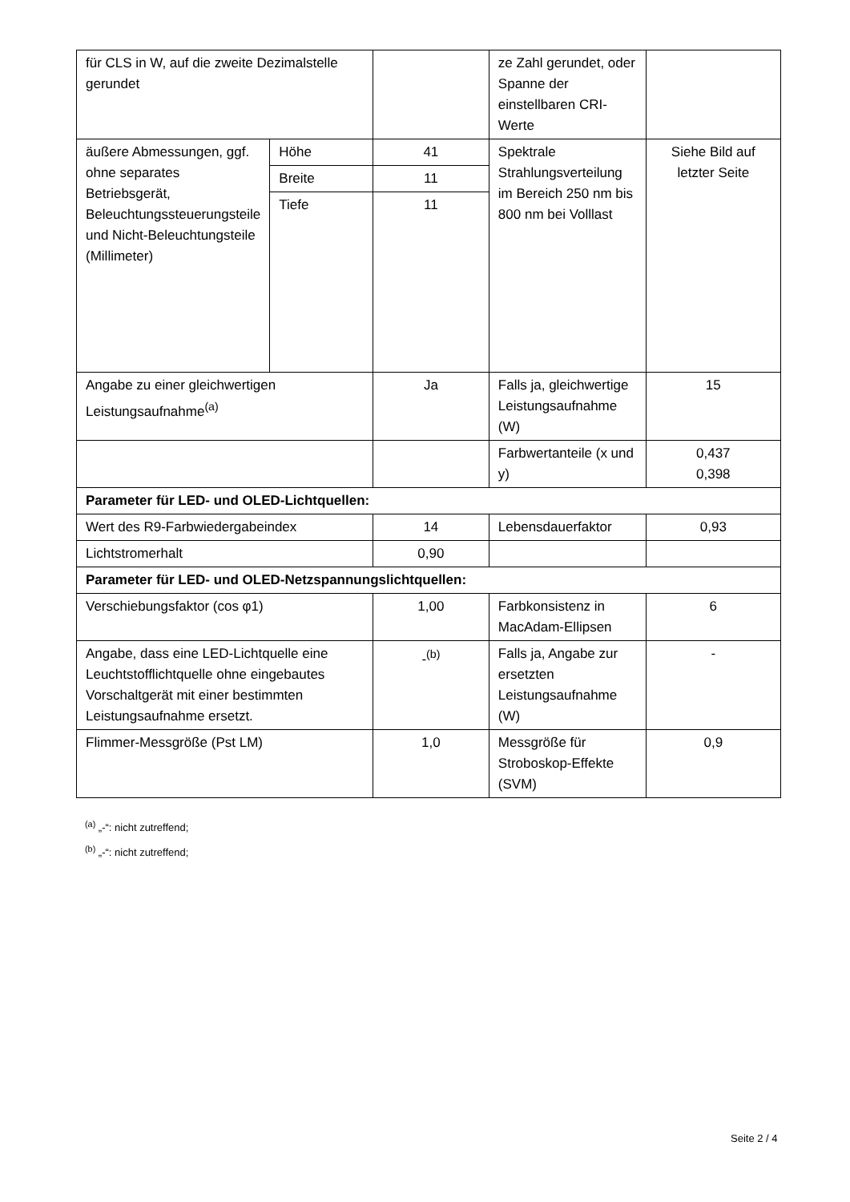| für CLS in W, auf die zweite Dezimalstelle gerundet | | | ze Zahl gerundet, oder Spanne der einstellbaren CRI-Werte | |
| äußere Abmessungen, ggf. ohne separates Betriebsgerät, Beleuchtungssteuerungsteile und Nicht-Beleuchtungsteile (Millimeter) | Höhe | 41 | Spektrale Strahlungsverteilung im Bereich 250 nm bis 800 nm bei Volllast | Siehe Bild auf letzter Seite |
| | Breite | 11 | | |
| | Tiefe | 11 | | |
| Angabe zu einer gleichwertigen Leistungsaufnahme<sup>(a)</sup> | | Ja | Falls ja, gleichwertige Leistungsaufnahme (W) | 15 |
| | | | Farbwertanteile (x und y) | 0,437 0,398 |
| Parameter für LED- und OLED-Lichtquellen: | | | | |
| Wert des R9-Farbwiedergabeindex | | 14 | Lebensdauerfaktor | 0,93 |
| Lichtstromerhalt | | 0,90 | | |
| Parameter für LED- und OLED-Netzspannungslichtquellen: | | | | |
| Verschiebungsfaktor (cos φ1) | | 1,00 | Farbkonsistenz in MacAdam-Ellipsen | 6 |
| Angabe, dass eine LED-Lichtquelle eine Leuchtstofflichtquelle ohne eingebautes Vorschaltgerät mit einer bestimmten Leistungsaufnahme ersetzt. | | -<sup>(b)</sup> | Falls ja, Angabe zur ersetzten Leistungsaufnahme (W) | - |
| Flimmer-Messgröße (Pst LM) | | 1,0 | Messgröße für Stroboskop-Effekte (SVM) | 0,9 |
<sup>(a)</sup> „-“: nicht zutreffend;
<sup>(b)</sup> „-“: nicht zutreffend;
Seite 2 / 4